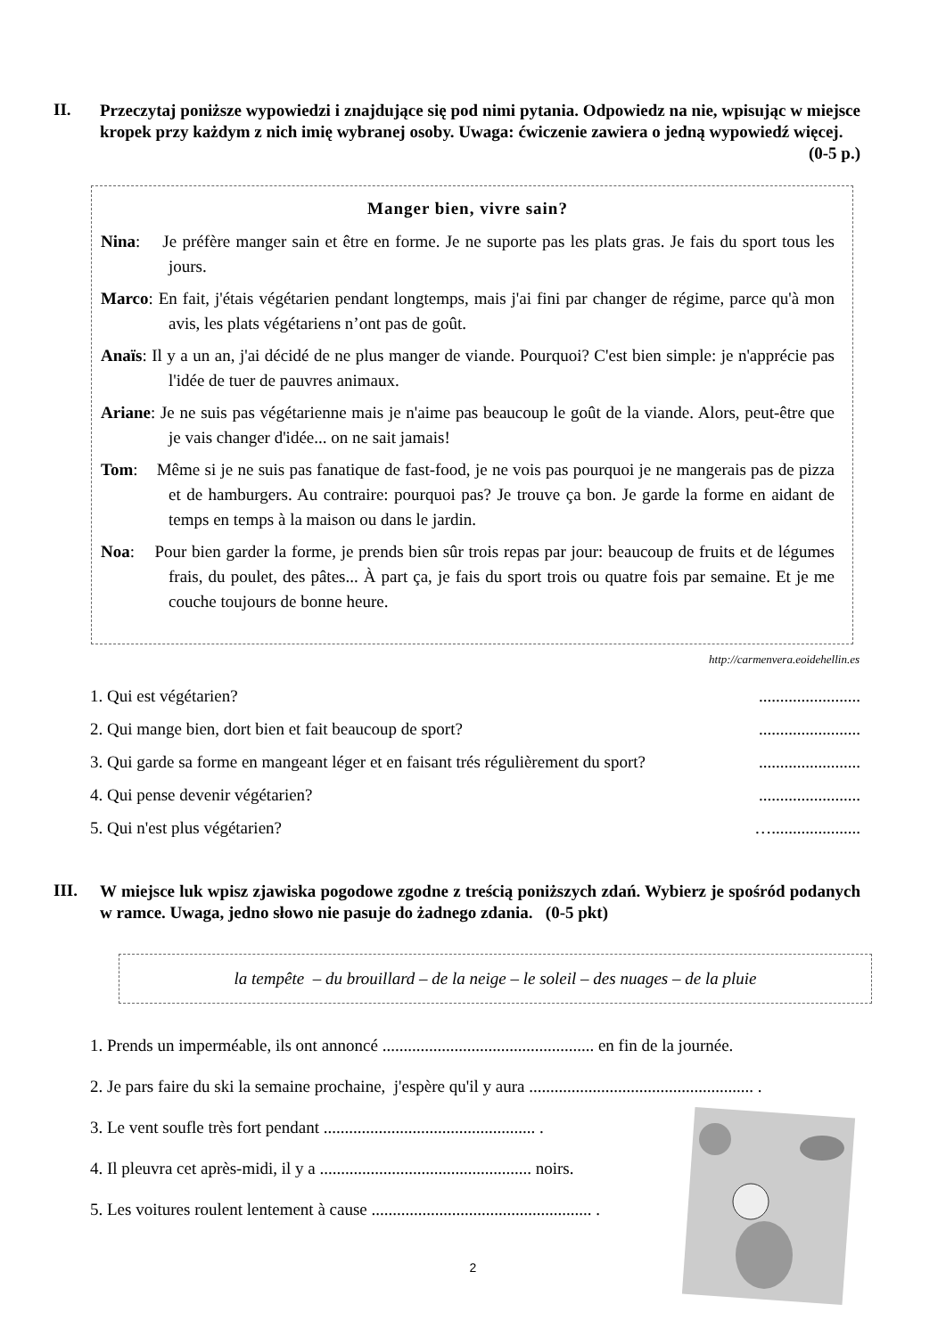II.
Przeczytaj poniższe wypowiedzi i znajdujące się pod nimi pytania. Odpowiedz na nie, wpisując w miejsce kropek przy każdym z nich imię wybranej osoby. Uwaga: ćwiczenie zawiera o jedną wypowiedź więcej. (0-5 p.)
Manger bien, vivre sain?
Nina: Je préfère manger sain et être en forme. Je ne suporte pas les plats gras. Je fais du sport tous les jours.
Marco: En fait, j'étais végétarien pendant longtemps, mais j'ai fini par changer de régime, parce qu'à mon avis, les plats végétariens n’ont pas de goût.
Anaïs: Il y a un an, j'ai décidé de ne plus manger de viande. Pourquoi? C'est bien simple: je n'apprécie pas l'idée de tuer de pauvres animaux.
Ariane: Je ne suis pas végétarienne mais je n'aime pas beaucoup le goût de la viande. Alors, peut-être que je vais changer d'idée... on ne sait jamais!
Tom: Même si je ne suis pas fanatique de fast-food, je ne vois pas pourquoi je ne mangerais pas de pizza et de hamburgers. Au contraire: pourquoi pas? Je trouve ça bon. Je garde la forme en aidant de temps en temps à la maison ou dans le jardin.
Noa: Pour bien garder la forme, je prends bien sûr trois repas par jour: beaucoup de fruits et de légumes frais, du poulet, des pâtes... À part ça, je fais du sport trois ou quatre fois par semaine. Et je me couche toujours de bonne heure.
http://carmenvera.eoidehellin.es
1. Qui est végétarien? ........................
2. Qui mange bien, dort bien et fait beaucoup de sport? ........................
3. Qui garde sa forme en mangeant léger et en faisant trés régulièrement du sport? ........................
4. Qui pense devenir végétarien? ........................
5. Qui n'est plus végétarien? ….....................
III.
W miejsce luk wpisz zjawiska pogodowe zgodne z treścią poniższych zdań. Wybierz je spośród podanych w ramce. Uwaga, jedno słowo nie pasuje do żadnego zdania. (0-5 pkt)
la tempête – du brouillard – de la neige – le soleil – des nuages – de la pluie
1. Prends un imperméable, ils ont annoncé .................................................. en fin de la journée.
2. Je pars faire du ski la semaine prochaine, j'espère qu'il y aura ..................................................... .
3. Le vent soufle très fort pendant .................................................. .
4. Il pleuvra cet après-midi, il y a .................................................. noirs.
5. Les voitures roulent lentement à cause .................................................... .
2